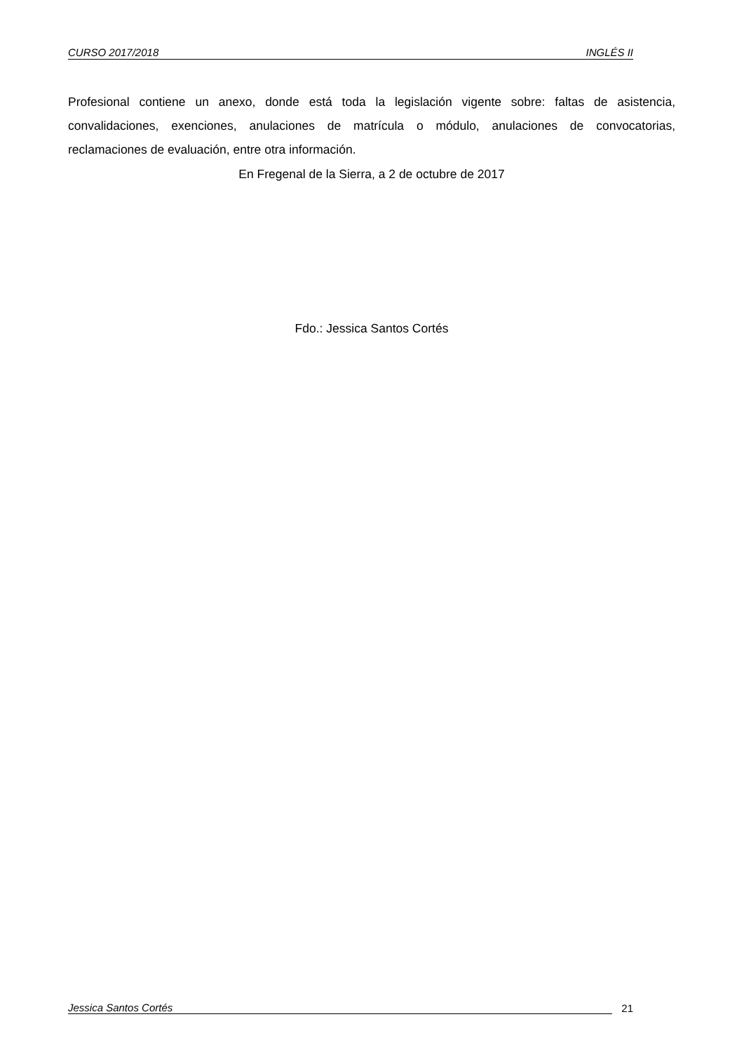CURSO 2017/2018 INGLÉS II
Profesional contiene un anexo, donde está toda la legislación vigente sobre: faltas de asistencia, convalidaciones, exenciones, anulaciones de matrícula o módulo, anulaciones de convocatorias, reclamaciones de evaluación, entre otra información.
En Fregenal de la Sierra, a 2 de octubre de 2017
Fdo.: Jessica Santos Cortés
Jessica Santos Cortés 21